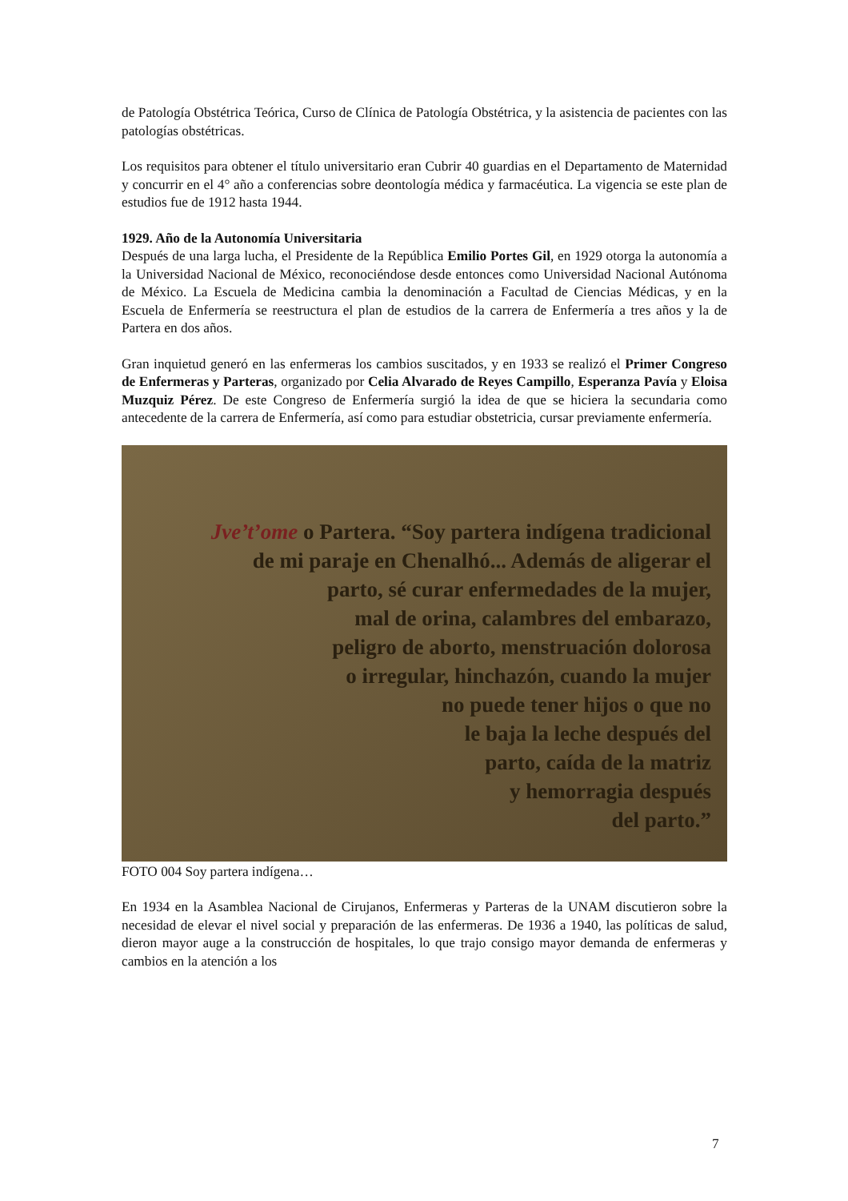de Patología Obstétrica Teórica, Curso de Clínica de Patología Obstétrica, y la asistencia de pacientes con las patologías obstétricas.
Los requisitos para obtener el título universitario eran Cubrir 40 guardias en el Departamento de Maternidad y concurrir en el 4° año a conferencias sobre deontología médica y farmacéutica. La vigencia se este plan de estudios fue de 1912 hasta 1944.
1929. Año de la Autonomía Universitaria
Después de una larga lucha, el Presidente de la República Emilio Portes Gil, en 1929 otorga la autonomía a la Universidad Nacional de México, reconociéndose desde entonces como Universidad Nacional Autónoma de México. La Escuela de Medicina cambia la denominación a Facultad de Ciencias Médicas, y en la Escuela de Enfermería se reestructura el plan de estudios de la carrera de Enfermería a tres años y la de Partera en dos años.
Gran inquietud generó en las enfermeras los cambios suscitados, y en 1933 se realizó el Primer Congreso de Enfermeras y Parteras, organizado por Celia Alvarado de Reyes Campillo, Esperanza Pavía y Eloisa Muzquiz Pérez. De este Congreso de Enfermería surgió la idea de que se hiciera la secundaria como antecedente de la carrera de Enfermería, así como para estudiar obstetricia, cursar previamente enfermería.
Jve’t’ome o Partera. “Soy partera indígena tradicional
de mi paraje en Chenalhó... Además de aligerar el
parto, sé curar enfermedades de la mujer,
mal de orina, calambres del embarazo,
peligro de aborto, menstruación dolorosa
o irregular, hinchazón, cuando la mujer
no puede tener hijos o que no
le baja la leche después del
parto, caída de la matriz
y hemorragia después
del parto.”
FOTO 004 Soy partera indígena…
En 1934 en la Asamblea Nacional de Cirujanos, Enfermeras y Parteras de la UNAM discutieron sobre la necesidad de elevar el nivel social y preparación de las enfermeras. De 1936 a 1940, las políticas de salud, dieron mayor auge a la construcción de hospitales, lo que trajo consigo mayor demanda de enfermeras y cambios en la atención a los
7